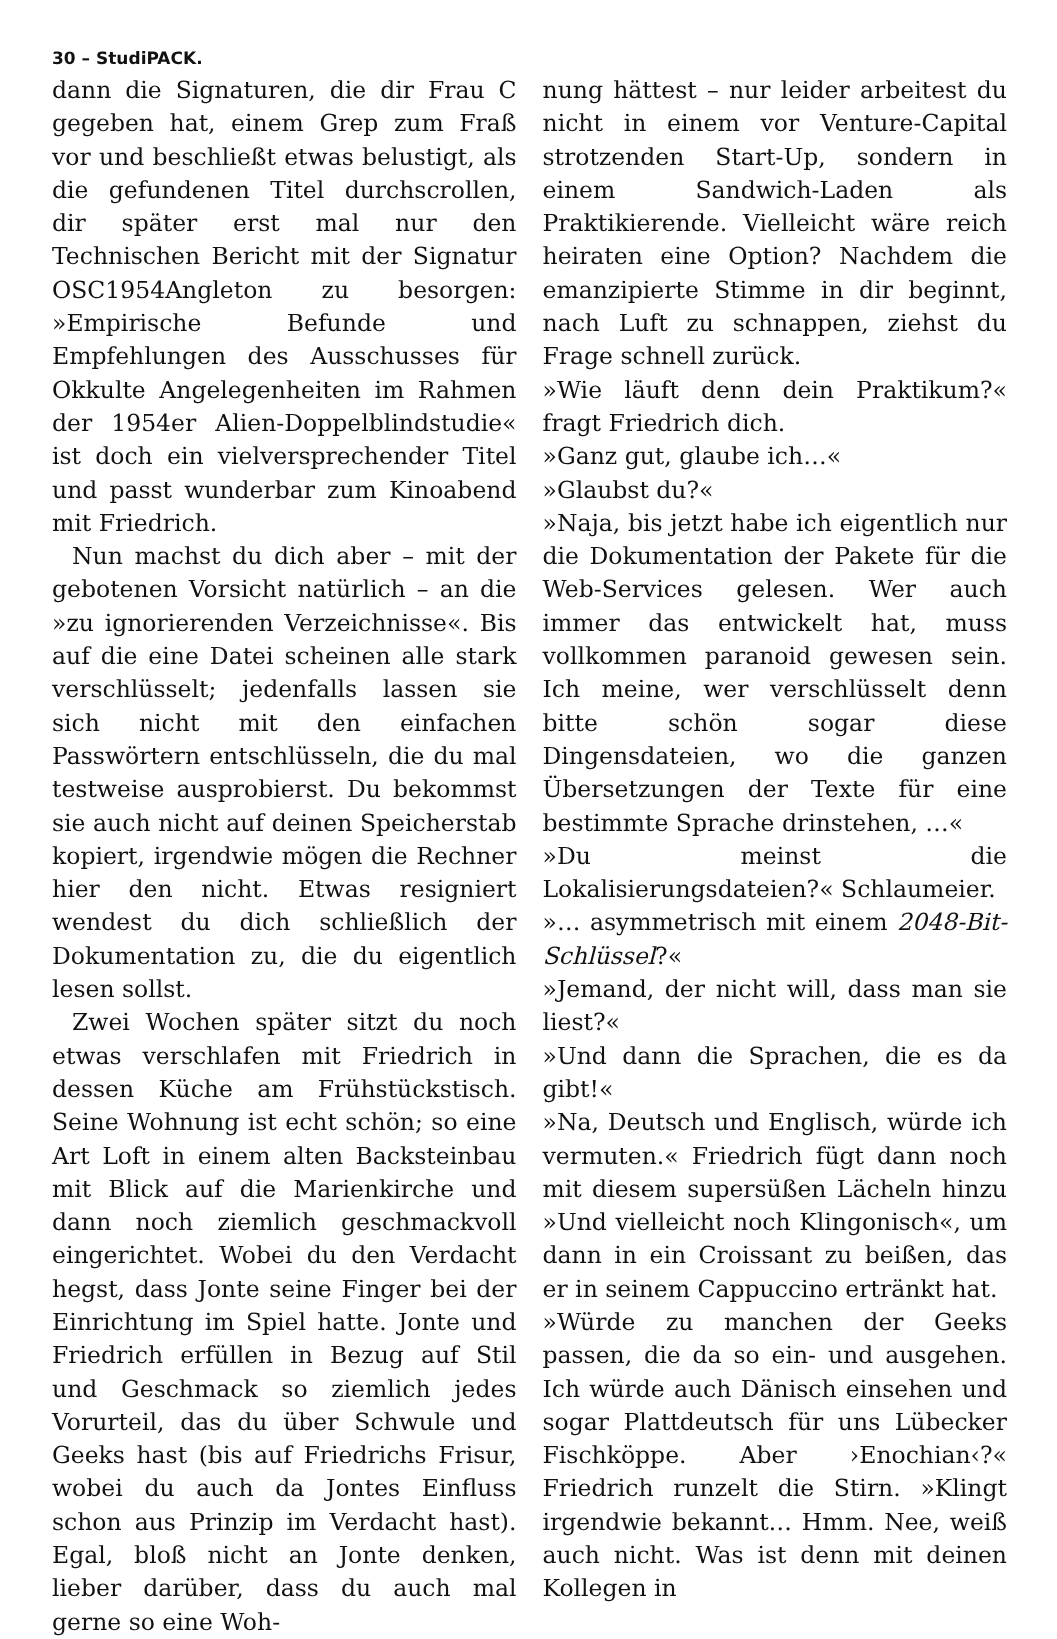30 – StudiPACK.
dann die Signaturen, die dir Frau C gegeben hat, einem Grep zum Fraß vor und beschließt etwas belustigt, als die gefundenen Titel durchscrollen, dir später erst mal nur den Technischen Bericht mit der Signatur OSC1954Angleton zu besorgen: »Empirische Befunde und Empfehlungen des Ausschusses für Okkulte Angelegenheiten im Rahmen der 1954er Alien-Doppelblindstudie« ist doch ein vielversprechender Titel und passt wunderbar zum Kinoabend mit Friedrich.
Nun machst du dich aber – mit der gebotenen Vorsicht natürlich – an die »zu ignorierenden Verzeichnisse«. Bis auf die eine Datei scheinen alle stark verschlüsselt; jedenfalls lassen sie sich nicht mit den einfachen Passwörtern entschlüsseln, die du mal testweise ausprobierst. Du bekommst sie auch nicht auf deinen Speicherstab kopiert, irgendwie mögen die Rechner hier den nicht. Etwas resigniert wendest du dich schließlich der Dokumentation zu, die du eigentlich lesen sollst.
Zwei Wochen später sitzt du noch etwas verschlafen mit Friedrich in dessen Küche am Frühstückstisch. Seine Wohnung ist echt schön; so eine Art Loft in einem alten Backsteinbau mit Blick auf die Marienkirche und dann noch ziemlich geschmackvoll eingerichtet. Wobei du den Verdacht hegst, dass Jonte seine Finger bei der Einrichtung im Spiel hatte. Jonte und Friedrich erfüllen in Bezug auf Stil und Geschmack so ziemlich jedes Vorurteil, das du über Schwule und Geeks hast (bis auf Friedrichs Frisur, wobei du auch da Jontes Einfluss schon aus Prinzip im Verdacht hast). Egal, bloß nicht an Jonte denken, lieber darüber, dass du auch mal gerne so eine Woh-
nung hättest – nur leider arbeitest du nicht in einem vor Venture-Capital strotzenden Start-Up, sondern in einem Sandwich-Laden als Praktikierende. Vielleicht wäre reich heiraten eine Option? Nachdem die emanzipierte Stimme in dir beginnt, nach Luft zu schnappen, ziehst du Frage schnell zurück.
»Wie läuft denn dein Praktikum?« fragt Friedrich dich.
»Ganz gut, glaube ich…«
»Glaubst du?«
»Naja, bis jetzt habe ich eigentlich nur die Dokumentation der Pakete für die Web-Services gelesen. Wer auch immer das entwickelt hat, muss vollkommen paranoid gewesen sein. Ich meine, wer verschlüsselt denn bitte schön sogar diese Dingensdateien, wo die ganzen Übersetzungen der Texte für eine bestimmte Sprache drinstehen, …«
»Du meinst die Lokalisierungsdateien?« Schlaumeier.
»… asymmetrisch mit einem 2048-Bit-Schlüssel?«
»Jemand, der nicht will, dass man sie liest?«
»Und dann die Sprachen, die es da gibt!«
»Na, Deutsch und Englisch, würde ich vermuten.« Friedrich fügt dann noch mit diesem supersüßen Lächeln hinzu »Und vielleicht noch Klingonisch«, um dann in ein Croissant zu beißen, das er in seinem Cappuccino ertränkt hat.
»Würde zu manchen der Geeks passen, die da so ein- und ausgehen. Ich würde auch Dänisch einsehen und sogar Plattdeutsch für uns Lübecker Fischköppe. Aber ›Enochian‹?« Friedrich runzelt die Stirn. »Klingt irgendwie bekannt… Hmm. Nee, weiß auch nicht. Was ist denn mit deinen Kollegen in